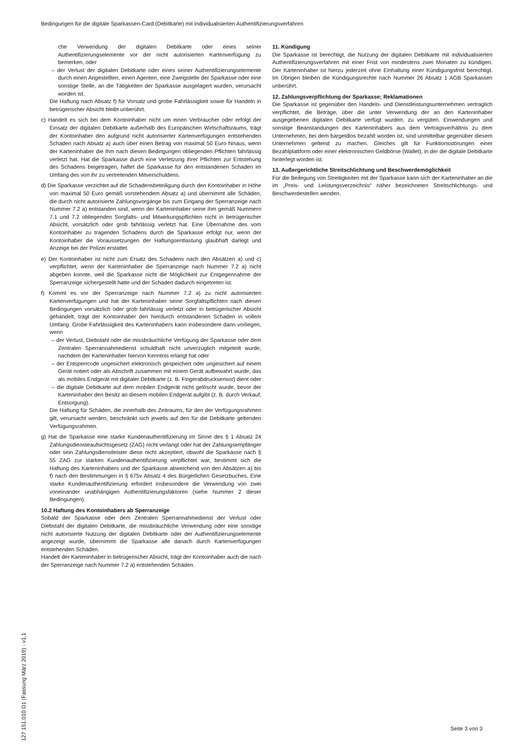Bedingungen für die digitale Sparkassen-Card (Debitkarte) mit individualisierten Authentifizierungsverfahren
che Verwendung der digitalen Debitkarte oder eines seiner Authentifizierungselemente vor der nicht autorisierten Kartenverfügung zu bemerken, oder
– der Verlust der digitalen Debitkarte oder eines seiner Authentifizierungselemente durch einen Angestellten, einen Agenten, eine Zweigstelle der Sparkasse oder eine sonstige Stelle, an die Tätigkeiten der Sparkasse ausgelagert wurden, verursacht worden ist.
Die Haftung nach Absatz f) für Vorsatz und grobe Fahrlässigkeit sowie für Handeln in betrügerischer Absicht bleibt unberührt.
c) Handelt es sich bei dem Kontoinhaber nicht um einen Verbraucher oder erfolgt der Einsatz der digitalen Debitkarte außerhalb des Europäischen Wirtschaftsraums, trägt der Kontoinhaber den aufgrund nicht autorisierter Kartenverfügungen entstehenden Schaden nach Absatz a) auch über einen Betrag von maximal 50 Euro hinaus, wenn der Karteninhaber die ihm nach diesen Bedingungen obliegenden Pflichten fahrlässig verletzt hat. Hat die Sparkasse durch eine Verletzung ihrer Pflichten zur Entstehung des Schadens beigetragen, haftet die Sparkasse für den entstandenen Schaden im Umfang des von ihr zu vertretenden Mitverschuldens.
d) Die Sparkasse verzichtet auf die Schadensbeteiligung durch den Kontoinhaber in Höhe von maximal 50 Euro gemäß vorstehendem Absatz a) und übernimmt alle Schäden, die durch nicht autorisierte Zahlungsvorgänge bis zum Eingang der Sperranzeige nach Nummer 7.2 a) entstanden sind, wenn der Karteninhaber seine ihm gemäß Nummern 7.1 und 7.2 obliegenden Sorgfalts- und Mitwirkungspflichten nicht in betrügerischer Absicht, vorsätzlich oder grob fahrlässig verletzt hat. Eine Übernahme des vom Kontoinhaber zu tragenden Schadens durch die Sparkasse erfolgt nur, wenn der Kontoinhaber die Voraussetzungen der Haftungsentlastung glaubhaft darlegt und Anzeige bei der Polizei erstattet.
e) Der Kontoinhaber ist nicht zum Ersatz des Schadens nach den Absätzen a) und c) verpflichtet, wenn der Karteninhaber die Sperranzeige nach Nummer 7.2 a) nicht abgeben konnte, weil die Sparkasse nicht die Möglichkeit zur Entgegennahme der Sperranzeige sichergestellt hatte und der Schaden dadurch eingetreten ist.
f) Kommt es vor der Sperranzeige nach Nummer 7.2 a) zu nicht autorisierten Kartenverfügungen und hat der Karteninhaber seine Sorgfaltspflichten nach diesen Bedingungen vorsätzlich oder grob fahrlässig verletzt oder in betrügerischer Absicht gehandelt, trägt der Kontoinhaber den hierdurch entstandenen Schaden in vollem Umfang. Grobe Fahrlässigkeit des Karteninhabers kann insbesondere dann vorliegen, wenn
– der Verlust, Diebstahl oder die missbräuchliche Verfügung der Sparkasse oder dem Zentralen Sperrannahmedienst schuldhaft nicht unverzüglich mitgeteilt wurde, nachdem der Karteninhaber hiervon Kenntnis erlangt hat oder
– der Entsperrcode ungesichert elektronisch gespeichert oder ungesichert auf einem Gerät notiert oder als Abschrift zusammen mit einem Gerät aufbewahrt wurde, das als mobiles Endgerät mit digitaler Debitkarte (z. B. Fingerabdrucksensor) dient oder
– die digitale Debitkarte auf dem mobilen Endgerät nicht gelöscht wurde, bevor der Karteninhaber den Besitz an diesem mobilen Endgerät aufgibt (z. B. durch Verkauf, Entsorgung).
Die Haftung für Schäden, die innerhalb des Zeitraums, für den der Verfügungsrahmen gilt, verursacht werden, beschränkt sich jeweils auf den für die Debitkarte geltenden Verfügungsrahmen.
g) Hat die Sparkasse eine starke Kundenauthentifizierung im Sinne des § 1 Absatz 24 Zahlungsdiensteaufsichtsgesetz (ZAG) nicht verlangt oder hat der Zahlungsempfänger oder sein Zahlungsdienstleister diese nicht akzeptiert, obwohl die Sparkasse nach § 55 ZAG zur starken Kundenauthentifizierung verpflichtet war, bestimmt sich die Haftung des Karteninhabers und der Sparkasse abweichend von den Absätzen a) bis f) nach den Bestimmungen in § 675v Absatz 4 des Bürgerlichen Gesetzbuches. Eine starke Kundenauthentifizierung erfordert insbesondere die Verwendung von zwei voneinander unabhängigen Authentifizierungsfaktoren (siehe Nummer 2 dieser Bedingungen).
10.2 Haftung des Kontoinhabers ab Sperranzeige
Sobald der Sparkasse oder dem Zentralen Sperrannahmedienst der Verlust oder Diebstahl der digitalen Debitkarte, die missbräuchliche Verwendung oder eine sonstige nicht autorisierte Nutzung der digitalen Debitkarte oder der Authentifizierungselemente angezeigt wurde, übernimmt die Sparkasse alle danach durch Kartenverfügungen entstehenden Schäden.
Handelt der Karteninhaber in betrügerischer Absicht, trägt der Kontoinhaber auch die nach der Sperranzeige nach Nummer 7.2 a) entstehenden Schäden.
11. Kündigung
Die Sparkasse ist berechtigt, die Nutzung der digitalen Debitkarte mit individualisierten Authentifizierungsverfahren mit einer Frist von mindestens zwei Monaten zu kündigen. Der Karteninhaber ist hierzu jederzeit ohne Einhaltung einer Kündigungsfrist berechtigt. Im Übrigen bleiben die Kündigungsrechte nach Nummer 26 Absatz 1 AGB Sparkassen unberührt.
12. Zahlungsverpflichtung der Sparkasse; Reklamationen
Die Sparkasse ist gegenüber den Handels- und Dienstleistungsunternehmen vertraglich verpflichtet, die Beträge, über die unter Verwendung der an den Karteninhaber ausgegebenen digitalen Debitkarte verfügt wurden, zu vergüten. Einwendungen und sonstige Beanstandungen des Karteninhabers aus dem Vertragsverhältnis zu dem Unternehmen, bei dem bargeldlos bezahlt worden ist, sind unmittelbar gegenüber diesem Unternehmen geltend zu machen. Gleiches gilt für Funktionsstörungen einer Bezahlplattform oder einer elektronischen Geldbörse (Wallet), in der die digitale Debitkarte hinterlegt worden ist.
13. Außergerichtliche Streitschlichtung und Beschwerdemöglichkeit
Für die Beilegung von Streitigkeiten mit der Sparkasse kann sich der Karteninhaber an die im „Preis- und Leistungsverzeichnis“ näher bezeichneten Streitschlichtungs- und Beschwerdestellen wenden.
127 151.010 D1 (Fassung März 2019) - v1.1
Seite 3 von 3